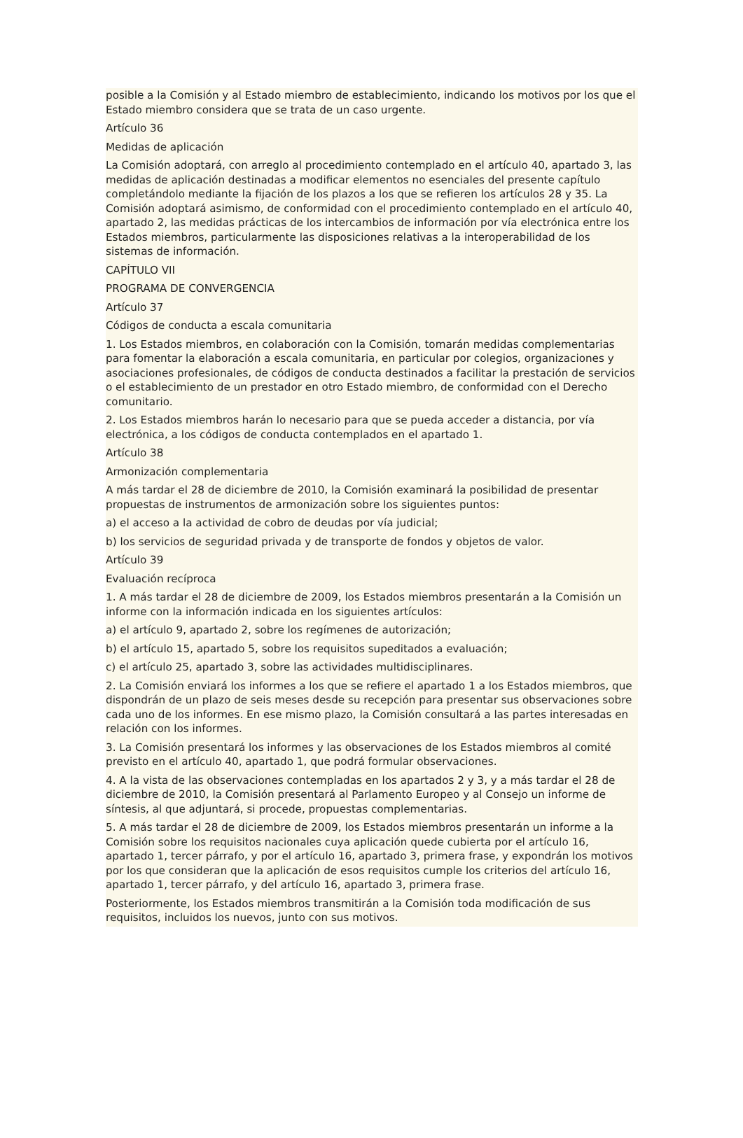posible a la Comisión y al Estado miembro de establecimiento, indicando los motivos por los que el Estado miembro considera que se trata de un caso urgente.
Artículo 36
Medidas de aplicación
La Comisión adoptará, con arreglo al procedimiento contemplado en el artículo 40, apartado 3, las medidas de aplicación destinadas a modificar elementos no esenciales del presente capítulo completándolo mediante la fijación de los plazos a los que se refieren los artículos 28 y 35. La Comisión adoptará asimismo, de conformidad con el procedimiento contemplado en el artículo 40, apartado 2, las medidas prácticas de los intercambios de información por vía electrónica entre los Estados miembros, particularmente las disposiciones relativas a la interoperabilidad de los sistemas de información.
CAPÍTULO VII
PROGRAMA DE CONVERGENCIA
Artículo 37
Códigos de conducta a escala comunitaria
1. Los Estados miembros, en colaboración con la Comisión, tomarán medidas complementarias para fomentar la elaboración a escala comunitaria, en particular por colegios, organizaciones y asociaciones profesionales, de códigos de conducta destinados a facilitar la prestación de servicios o el establecimiento de un prestador en otro Estado miembro, de conformidad con el Derecho comunitario.
2. Los Estados miembros harán lo necesario para que se pueda acceder a distancia, por vía electrónica, a los códigos de conducta contemplados en el apartado 1.
Artículo 38
Armonización complementaria
A más tardar el 28 de diciembre de 2010, la Comisión examinará la posibilidad de presentar propuestas de instrumentos de armonización sobre los siguientes puntos:
a) el acceso a la actividad de cobro de deudas por vía judicial;
b) los servicios de seguridad privada y de transporte de fondos y objetos de valor.
Artículo 39
Evaluación recíproca
1. A más tardar el 28 de diciembre de 2009, los Estados miembros presentarán a la Comisión un informe con la información indicada en los siguientes artículos:
a) el artículo 9, apartado 2, sobre los regímenes de autorización;
b) el artículo 15, apartado 5, sobre los requisitos supeditados a evaluación;
c) el artículo 25, apartado 3, sobre las actividades multidisciplinares.
2. La Comisión enviará los informes a los que se refiere el apartado 1 a los Estados miembros, que dispondrán de un plazo de seis meses desde su recepción para presentar sus observaciones sobre cada uno de los informes. En ese mismo plazo, la Comisión consultará a las partes interesadas en relación con los informes.
3. La Comisión presentará los informes y las observaciones de los Estados miembros al comité previsto en el artículo 40, apartado 1, que podrá formular observaciones.
4. A la vista de las observaciones contempladas en los apartados 2 y 3, y a más tardar el 28 de diciembre de 2010, la Comisión presentará al Parlamento Europeo y al Consejo un informe de síntesis, al que adjuntará, si procede, propuestas complementarias.
5. A más tardar el 28 de diciembre de 2009, los Estados miembros presentarán un informe a la Comisión sobre los requisitos nacionales cuya aplicación quede cubierta por el artículo 16, apartado 1, tercer párrafo, y por el artículo 16, apartado 3, primera frase, y expondrán los motivos por los que consideran que la aplicación de esos requisitos cumple los criterios del artículo 16, apartado 1, tercer párrafo, y del artículo 16, apartado 3, primera frase.
Posteriormente, los Estados miembros transmitirán a la Comisión toda modificación de sus requisitos, incluidos los nuevos, junto con sus motivos.